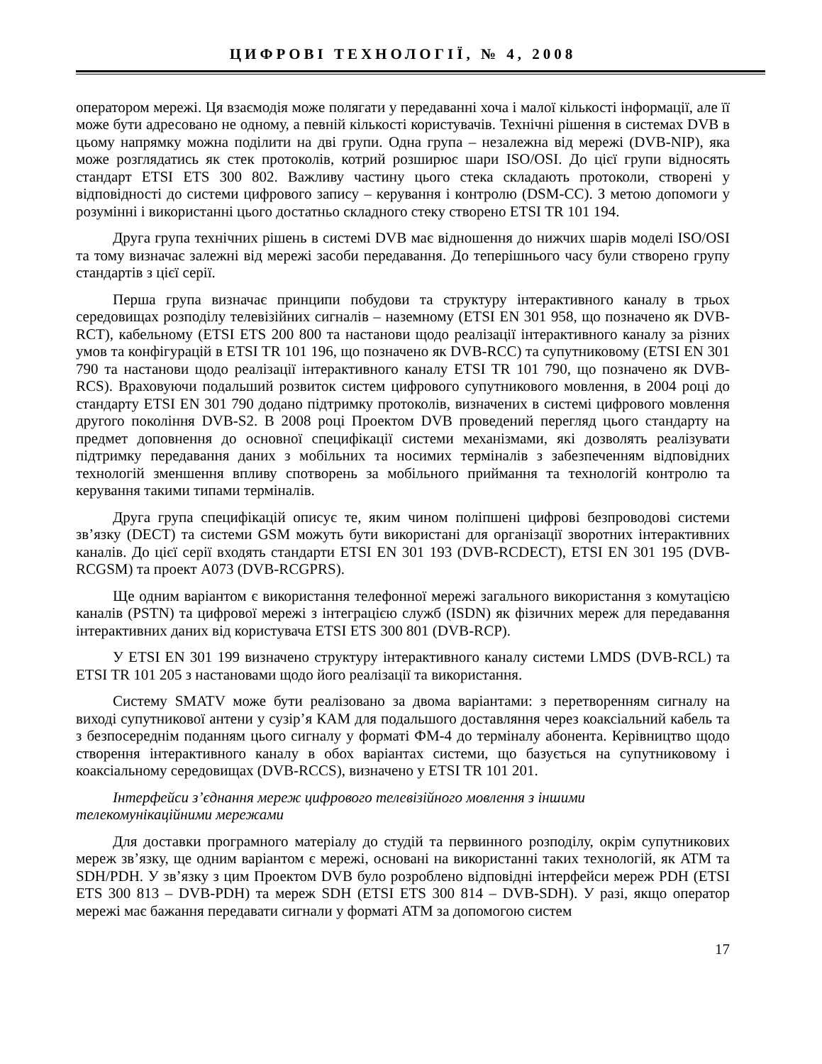ЦИФРОВІ ТЕХНОЛОГІЇ, № 4, 2008
оператором мережі. Ця взаємодія може полягати у передаванні хоча і малої кількості інформації, але її може бути адресовано не одному, а певній кількості користувачів. Технічні рішення в системах DVB в цьому напрямку можна поділити на дві групи. Одна група – незалежна від мережі (DVB-NIP), яка може розглядатись як стек протоколів, котрий розширює шари ISO/OSI. До цієї групи відносять стандарт ETSI ETS 300 802. Важливу частину цього стека складають протоколи, створені у відповідності до системи цифрового запису – керування і контролю (DSM-CC). З метою допомоги у розумінні і використанні цього достатньо складного стеку створено ETSI TR 101 194.
Друга група технічних рішень в системі DVB має відношення до нижчих шарів моделі ISO/OSI та тому визначає залежні від мережі засоби передавання. До теперішнього часу були створено групу стандартів з цієї серії.
Перша група визначає принципи побудови та структуру інтерактивного каналу в трьох середовищах розподілу телевізійних сигналів – наземному (ETSI EN 301 958, що позначено як DVB-RCT), кабельному (ETSI ETS 200 800 та настанови щодо реалізації інтерактивного каналу за різних умов та конфігурацій в ETSI TR 101 196, що позначено як DVB-RCC) та супутниковому (ETSI EN 301 790 та настанови щодо реалізації інтерактивного каналу ETSI TR 101 790, що позначено як DVB-RCS). Враховуючи подальший розвиток систем цифрового супутникового мовлення, в 2004 році до стандарту ETSI EN 301 790 додано підтримку протоколів, визначених в системі цифрового мовлення другого покоління DVB-S2. В 2008 році Проектом DVB проведений перегляд цього стандарту на предмет доповнення до основної специфікації системи механізмами, які дозволять реалізувати підтримку передавання даних з мобільних та носимих терміналів з забезпеченням відповідних технологій зменшення впливу спотворень за мобільного приймання та технологій контролю та керування такими типами терміналів.
Друга група специфікацій описує те, яким чином поліпшені цифрові безпроводові системи зв’язку (DECT) та системи GSM можуть бути використані для організації зворотних інтерактивних каналів. До цієї серії входять стандарти ETSI EN 301 193 (DVB-RCDECT), ETSI EN 301 195 (DVB-RCGSM) та проект A073 (DVB-RCGPRS).
Ще одним варіантом є використання телефонної мережі загального використання з комутацією каналів (PSTN) та цифрової мережі з інтеграцією служб (ISDN) як фізичних мереж для передавання інтерактивних даних від користувача ETSI ETS 300 801 (DVB-RCP).
У ETSI EN 301 199 визначено структуру інтерактивного каналу системи LMDS (DVB-RCL) та ETSI TR 101 205 з настановами щодо його реалізації та використання.
Систему SMATV може бути реалізовано за двома варіантами: з перетворенням сигналу на виході супутникової антени у сузір’я КАМ для подальшого доставляння через коаксіальний кабель та з безпосереднім поданням цього сигналу у форматі ФМ-4 до терміналу абонента. Керівництво щодо створення інтерактивного каналу в обох варіантах системи, що базується на супутниковому і коаксіальному середовищах (DVB-RCCS), визначено у ETSI TR 101 201.
Інтерфейси з’єднання мереж цифрового телевізійного мовлення з іншими
телекомунікаційними мережами
Для доставки програмного матеріалу до студій та первинного розподілу, окрім супутникових мереж зв’язку, ще одним варіантом є мережі, основані на використанні таких технологій, як ATM та SDH/PDH. У зв’язку з цим Проектом DVB було розроблено відповідні інтерфейси мереж PDH (ETSI ETS 300 813 – DVB-PDH) та мереж SDH (ETSI ETS 300 814 – DVB-SDH). У разі, якщо оператор мережі має бажання передавати сигнали у форматі ATM за допомогою систем
17